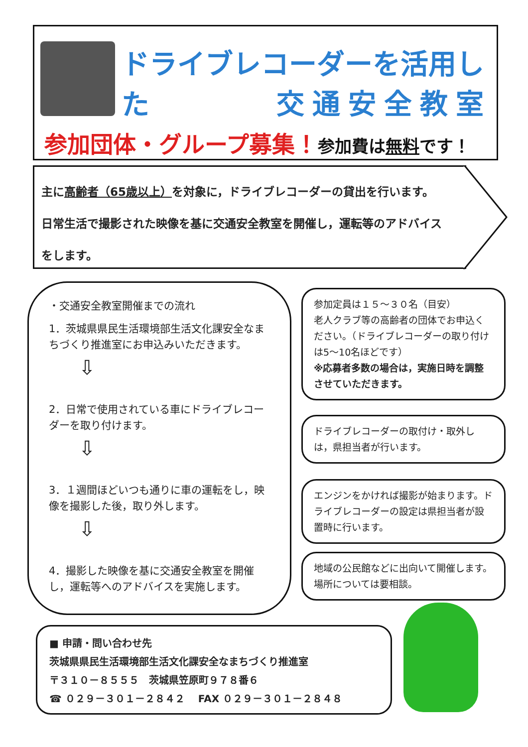ドライブレコーダーを活用した
交通安全教室
参加団体・グループ募集！参加費は無料です！
主に高齢者（65歳以上）を対象に，ドライブレコーダーの貸出を行います。
日常生活で撮影された映像を基に交通安全教室を開催し，運転等のアドバイス
をします。
・交通安全教室開催までの流れ
1．茨城県県民生活環境部生活文化課安全なまちづくり推進室にお申込みいただきます。
⇩
2．日常で使用されている車にドライブレコーダーを取り付けます。
⇩
3．１週間ほどいつも通りに車の運転をし，映像を撮影した後，取り外します。
⇩
4．撮影した映像を基に交通安全教室を開催し，運転等へのアドバイスを実施します。
参加定員は１５～３０名（目安）
老人クラブ等の高齢者の団体でお申込ください。（ドライブレコーダーの取り付けは5～10名ほどです）
※応募者多数の場合は，実施日時を調整させていただきます。
ドライブレコーダーの取付け・取外しは，県担当者が行います。
エンジンをかければ撮影が始まります。ドライブレコーダーの設定は県担当者が設置時に行います。
地域の公民館などに出向いて開催します。
場所については要相談。
■ 申請・問い合わせ先
茨城県県民生活環境部生活文化課安全なまちづくり推進室
〒３１０－８５５５　茨城県笠原町９７８番６
☎ ０２９－３０１－２８４２　 FAX ０２９－３０１－２８４８